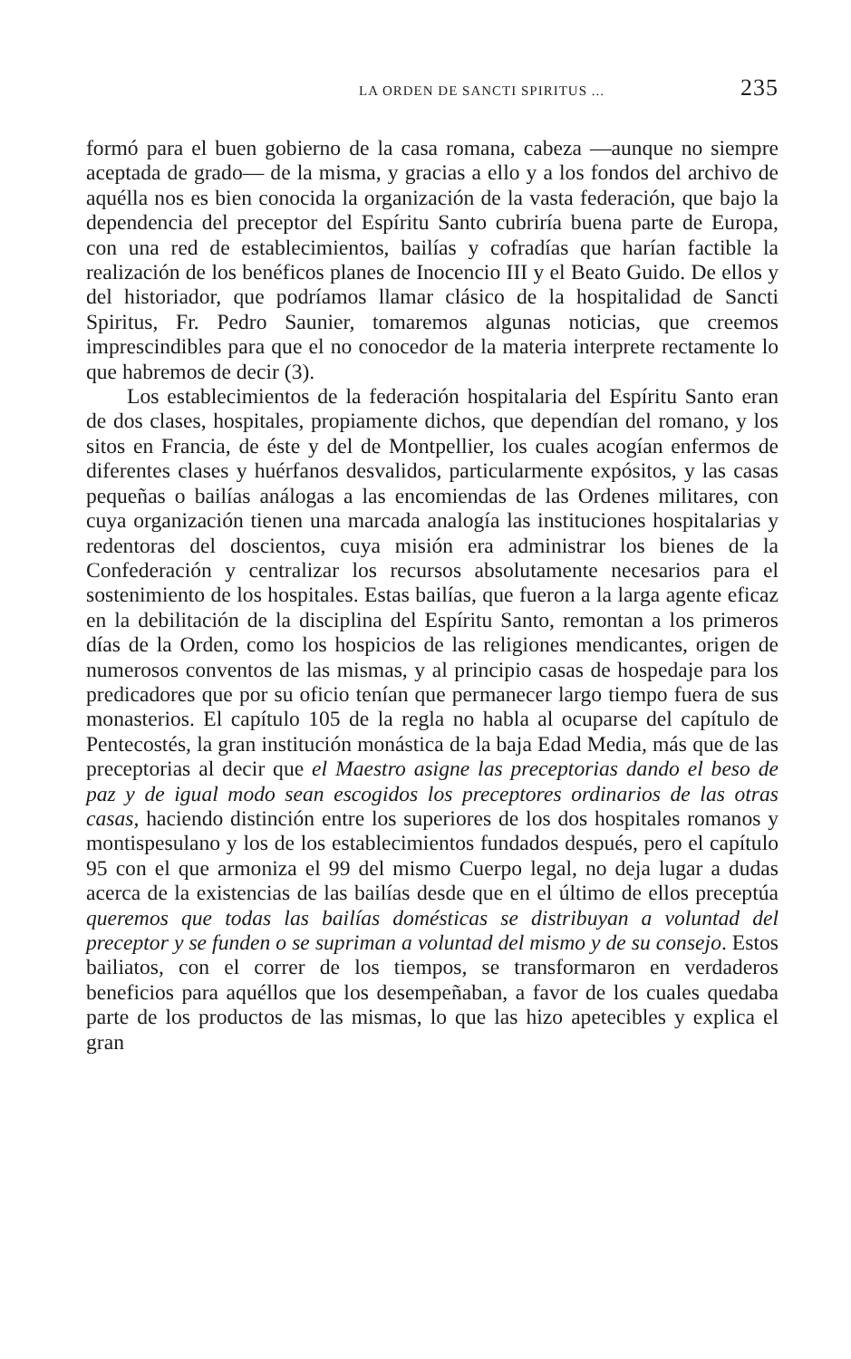LA ORDEN DE SANCTI SPIRITUS ... 235
formó para el buen gobierno de la casa romana, cabeza —aunque no siempre aceptada de grado— de la misma, y gracias a ello y a los fondos del archivo de aquélla nos es bien conocida la organización de la vasta federación, que bajo la dependencia del preceptor del Espíritu Santo cubriría buena parte de Europa, con una red de establecimientos, bailías y cofradías que harían factible la realización de los benéficos planes de Inocencio III y el Beato Guido. De ellos y del historiador, que podríamos llamar clásico de la hospitalidad de Sancti Spiritus, Fr. Pedro Saunier, tomaremos algunas noticias, que creemos imprescindibles para que el no conocedor de la materia interprete rectamente lo que habremos de decir (3).
Los establecimientos de la federación hospitalaria del Espíritu Santo eran de dos clases, hospitales, propiamente dichos, que dependían del romano, y los sitos en Francia, de éste y del de Montpellier, los cuales acogían enfermos de diferentes clases y huérfanos desvalidos, particularmente expósitos, y las casas pequeñas o bailías análogas a las encomiendas de las Ordenes militares, con cuya organización tienen una marcada analogía las instituciones hospitalarias y redentoras del doscientos, cuya misión era administrar los bienes de la Confederación y centralizar los recursos absolutamente necesarios para el sostenimiento de los hospitales. Estas bailías, que fueron a la larga agente eficaz en la debilitación de la disciplina del Espíritu Santo, remontan a los primeros días de la Orden, como los hospicios de las religiones mendicantes, origen de numerosos conventos de las mismas, y al principio casas de hospedaje para los predicadores que por su oficio tenían que permanecer largo tiempo fuera de sus monasterios. El capítulo 105 de la regla no habla al ocuparse del capítulo de Pentecostés, la gran institución monástica de la baja Edad Media, más que de las preceptorias al decir que el Maestro asigne las preceptorias dando el beso de paz y de igual modo sean escogidos los preceptores ordinarios de las otras casas, haciendo distinción entre los superiores de los dos hospitales romanos y montispesulano y los de los establecimientos fundados después, pero el capítulo 95 con el que armoniza el 99 del mismo Cuerpo legal, no deja lugar a dudas acerca de la existencias de las bailías desde que en el último de ellos preceptúa queremos que todas las bailías domésticas se distribuyan a voluntad del preceptor y se funden o se supriman a voluntad del mismo y de su consejo. Estos bailiatos, con el correr de los tiempos, se transformaron en verdaderos beneficios para aquéllos que los desempeñaban, a favor de los cuales quedaba parte de los productos de las mismas, lo que las hizo apetecibles y explica el gran